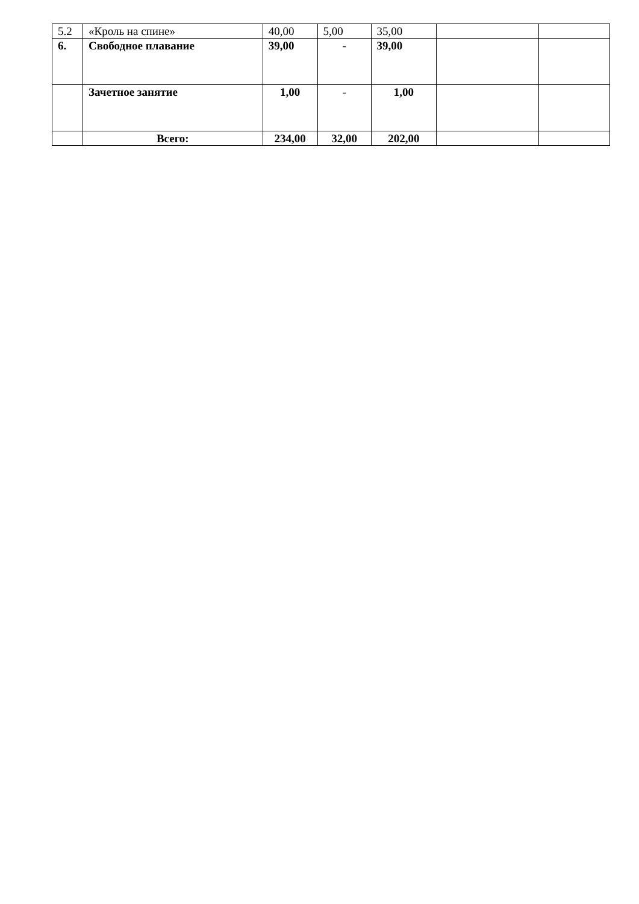| 5.2 | «Кроль на спине» | 40,00 | 5,00 | 35,00 | | |
| 6. | Свободное плавание | 39,00 | - | 39,00 | | |
| | Зачетное занятие | 1,00 | - | 1,00 | | |
| | Всего: | 234,00 | 32,00 | 202,00 | | |